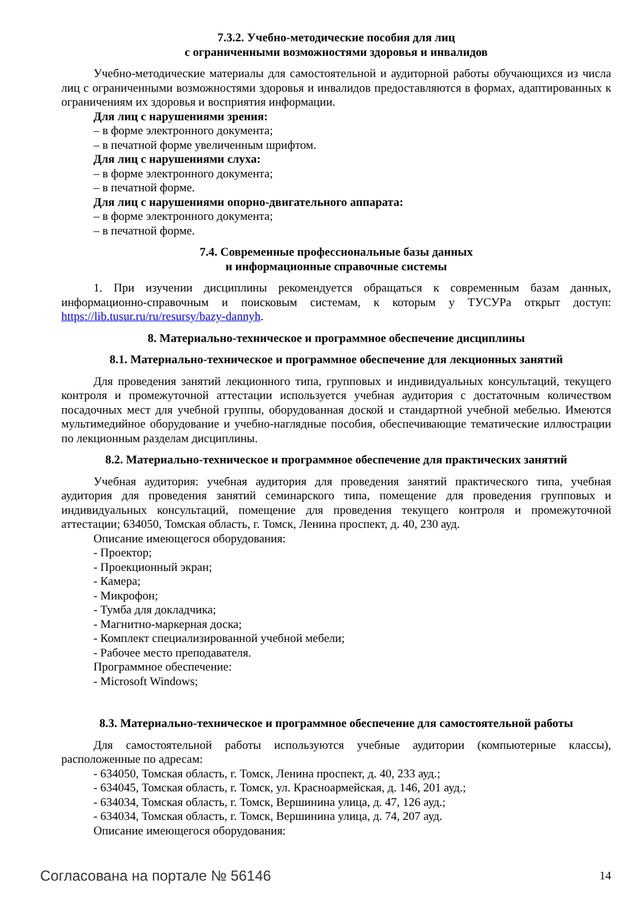7.3.2. Учебно-методические пособия для лиц
с ограниченными возможностями здоровья и инвалидов
Учебно-методические материалы для самостоятельной и аудиторной работы обучающихся из числа лиц с ограниченными возможностями здоровья и инвалидов предоставляются в формах, адаптированных к ограничениям их здоровья и восприятия информации.
Для лиц с нарушениями зрения:
– в форме электронного документа;
– в печатной форме увеличенным шрифтом.
Для лиц с нарушениями слуха:
– в форме электронного документа;
– в печатной форме.
Для лиц с нарушениями опорно-двигательного аппарата:
– в форме электронного документа;
– в печатной форме.
7.4. Современные профессиональные базы данных
и информационные справочные системы
1. При изучении дисциплины рекомендуется обращаться к современным базам данных, информационно-справочным и поисковым системам, к которым у ТУСУРа открыт доступ: https://lib.tusur.ru/ru/resursy/bazy-dannyh.
8. Материально-техническое и программное обеспечение дисциплины
8.1. Материально-техническое и программное обеспечение для лекционных занятий
Для проведения занятий лекционного типа, групповых и индивидуальных консультаций, текущего контроля и промежуточной аттестации используется учебная аудитория с достаточным количеством посадочных мест для учебной группы, оборудованная доской и стандартной учебной мебелью. Имеются мультимедийное оборудование и учебно-наглядные пособия, обеспечивающие тематические иллюстрации по лекционным разделам дисциплины.
8.2. Материально-техническое и программное обеспечение для практических занятий
Учебная аудитория: учебная аудитория для проведения занятий практического типа, учебная аудитория для проведения занятий семинарского типа, помещение для проведения групповых и индивидуальных консультаций, помещение для проведения текущего контроля и промежуточной аттестации; 634050, Томская область, г. Томск, Ленина проспект, д. 40, 230 ауд.
Описание имеющегося оборудования:
- Проектор;
- Проекционный экран;
- Камера;
- Микрофон;
- Тумба для докладчика;
- Магнитно-маркерная доска;
- Комплект специализированной учебной мебели;
- Рабочее место преподавателя.
Программное обеспечение:
- Microsoft Windows;
8.3. Материально-техническое и программное обеспечение для самостоятельной работы
Для самостоятельной работы используются учебные аудитории (компьютерные классы), расположенные по адресам:
- 634050, Томская область, г. Томск, Ленина проспект, д. 40, 233 ауд.;
- 634045, Томская область, г. Томск, ул. Красноармейская, д. 146, 201 ауд.;
- 634034, Томская область, г. Томск, Вершинина улица, д. 47, 126 ауд.;
- 634034, Томская область, г. Томск, Вершинина улица, д. 74, 207 ауд.
Описание имеющегося оборудования:
Согласована на портале № 56146 14